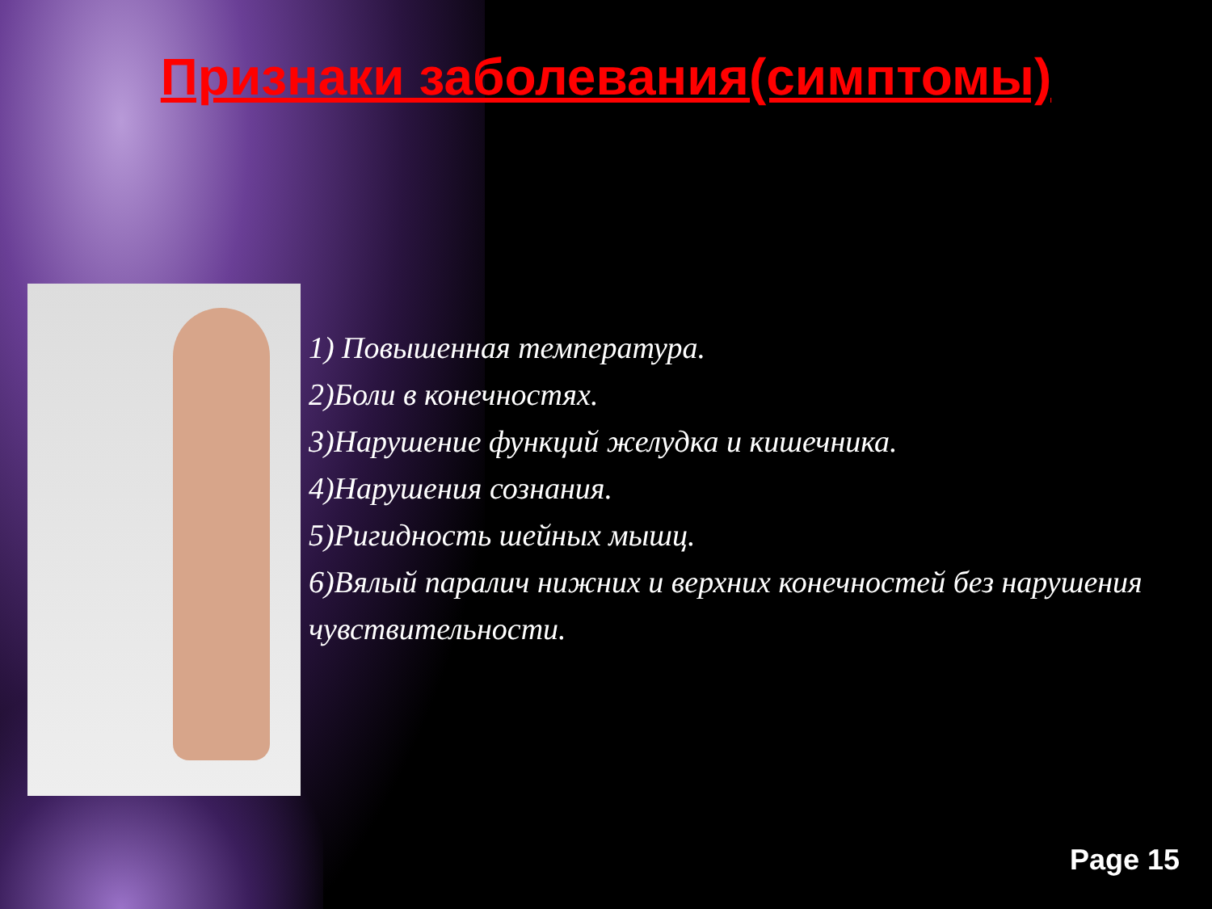Признаки заболевания(симптомы)
1) Повышенная температура.
2)Боли в конечностях.
3)Нарушение функций желудка и кишечника.
4)Нарушения сознания.
5)Ригидность шейных мышц.
6)Вялый паралич нижних и верхних конечностей без нарушения чувствительности.
Page 15